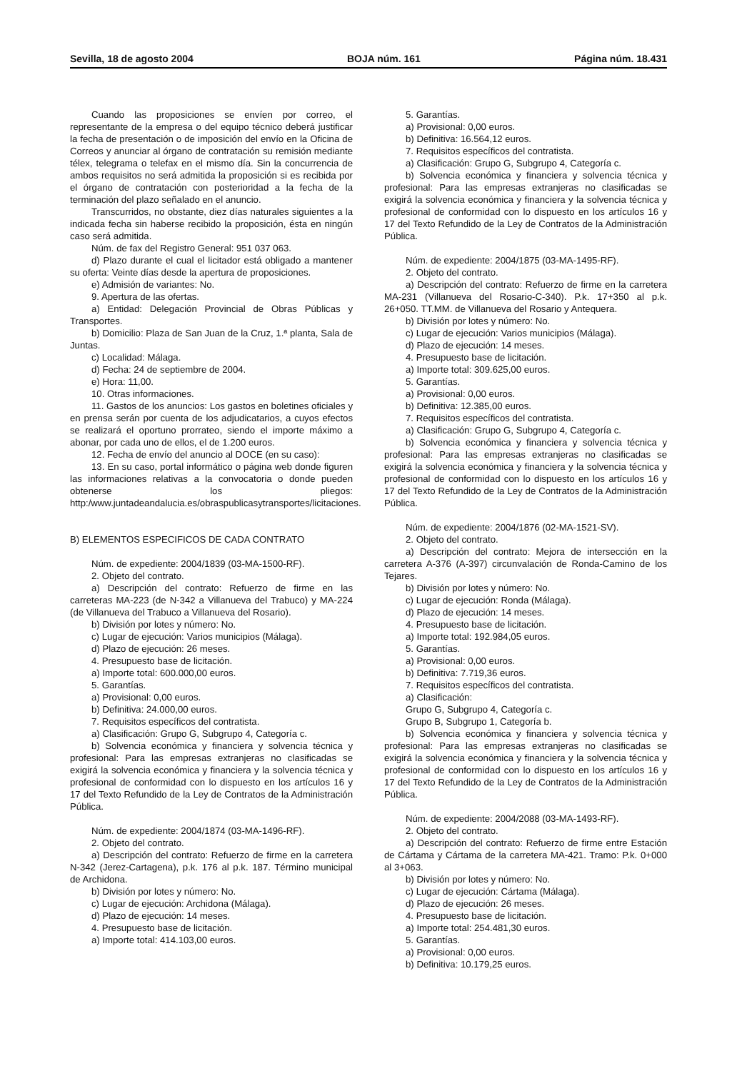Sevilla, 18 de agosto 2004 BOJA núm. 161 Página núm. 18.431
Cuando las proposiciones se envíen por correo, el representante de la empresa o del equipo técnico deberá justificar la fecha de presentación o de imposición del envío en la Oficina de Correos y anunciar al órgano de contratación su remisión mediante télex, telegrama o telefax en el mismo día. Sin la concurrencia de ambos requisitos no será admitida la proposición si es recibida por el órgano de contratación con posterioridad a la fecha de la terminación del plazo señalado en el anuncio.
Transcurridos, no obstante, diez días naturales siguientes a la indicada fecha sin haberse recibido la proposición, ésta en ningún caso será admitida.
Núm. de fax del Registro General: 951 037 063.
d) Plazo durante el cual el licitador está obligado a mantener su oferta: Veinte días desde la apertura de proposiciones.
e) Admisión de variantes: No.
9. Apertura de las ofertas.
a) Entidad: Delegación Provincial de Obras Públicas y Transportes.
b) Domicilio: Plaza de San Juan de la Cruz, 1.ª planta, Sala de Juntas.
c) Localidad: Málaga.
d) Fecha: 24 de septiembre de 2004.
e) Hora: 11,00.
10. Otras informaciones.
11. Gastos de los anuncios: Los gastos en boletines oficiales y en prensa serán por cuenta de los adjudicatarios, a cuyos efectos se realizará el oportuno prorrateo, siendo el importe máximo a abonar, por cada uno de ellos, el de 1.200 euros.
12. Fecha de envío del anuncio al DOCE (en su caso):
13. En su caso, portal informático o página web donde figuren las informaciones relativas a la convocatoria o donde pueden obtenerse los pliegos: http:/www.juntadeandalucia.es/obraspublicasytransportes/licitaciones.
B) ELEMENTOS ESPECIFICOS DE CADA CONTRATO
Núm. de expediente: 2004/1839 (03-MA-1500-RF).
2. Objeto del contrato.
a) Descripción del contrato: Refuerzo de firme en las carreteras MA-223 (de N-342 a Villanueva del Trabuco) y MA-224 (de Villanueva del Trabuco a Villanueva del Rosario).
b) División por lotes y número: No.
c) Lugar de ejecución: Varios municipios (Málaga).
d) Plazo de ejecución: 26 meses.
4. Presupuesto base de licitación.
a) Importe total: 600.000,00 euros.
5. Garantías.
a) Provisional: 0,00 euros.
b) Definitiva: 24.000,00 euros.
7. Requisitos específicos del contratista.
a) Clasificación: Grupo G, Subgrupo 4, Categoría c.
b) Solvencia económica y financiera y solvencia técnica y profesional: Para las empresas extranjeras no clasificadas se exigirá la solvencia económica y financiera y la solvencia técnica y profesional de conformidad con lo dispuesto en los artículos 16 y 17 del Texto Refundido de la Ley de Contratos de la Administración Pública.
Núm. de expediente: 2004/1874 (03-MA-1496-RF).
2. Objeto del contrato.
a) Descripción del contrato: Refuerzo de firme en la carretera N-342 (Jerez-Cartagena), p.k. 176 al p.k. 187. Término municipal de Archidona.
b) División por lotes y número: No.
c) Lugar de ejecución: Archidona (Málaga).
d) Plazo de ejecución: 14 meses.
4. Presupuesto base de licitación.
a) Importe total: 414.103,00 euros.
5. Garantías.
a) Provisional: 0,00 euros.
b) Definitiva: 16.564,12 euros.
7. Requisitos específicos del contratista.
a) Clasificación: Grupo G, Subgrupo 4, Categoría c.
b) Solvencia económica y financiera y solvencia técnica y profesional: Para las empresas extranjeras no clasificadas se exigirá la solvencia económica y financiera y la solvencia técnica y profesional de conformidad con lo dispuesto en los artículos 16 y 17 del Texto Refundido de la Ley de Contratos de la Administración Pública.
Núm. de expediente: 2004/1875 (03-MA-1495-RF).
2. Objeto del contrato.
a) Descripción del contrato: Refuerzo de firme en la carretera MA-231 (Villanueva del Rosario-C-340). P.k. 17+350 al p.k. 26+050. TT.MM. de Villanueva del Rosario y Antequera.
b) División por lotes y número: No.
c) Lugar de ejecución: Varios municipios (Málaga).
d) Plazo de ejecución: 14 meses.
4. Presupuesto base de licitación.
a) Importe total: 309.625,00 euros.
5. Garantías.
a) Provisional: 0,00 euros.
b) Definitiva: 12.385,00 euros.
7. Requisitos específicos del contratista.
a) Clasificación: Grupo G, Subgrupo 4, Categoría c.
b) Solvencia económica y financiera y solvencia técnica y profesional: Para las empresas extranjeras no clasificadas se exigirá la solvencia económica y financiera y la solvencia técnica y profesional de conformidad con lo dispuesto en los artículos 16 y 17 del Texto Refundido de la Ley de Contratos de la Administración Pública.
Núm. de expediente: 2004/1876 (02-MA-1521-SV).
2. Objeto del contrato.
a) Descripción del contrato: Mejora de intersección en la carretera A-376 (A-397) circunvalación de Ronda-Camino de los Tejares.
b) División por lotes y número: No.
c) Lugar de ejecución: Ronda (Málaga).
d) Plazo de ejecución: 14 meses.
4. Presupuesto base de licitación.
a) Importe total: 192.984,05 euros.
5. Garantías.
a) Provisional: 0,00 euros.
b) Definitiva: 7.719,36 euros.
7. Requisitos específicos del contratista.
a) Clasificación:
Grupo G, Subgrupo 4, Categoría c.
Grupo B, Subgrupo 1, Categoría b.
b) Solvencia económica y financiera y solvencia técnica y profesional: Para las empresas extranjeras no clasificadas se exigirá la solvencia económica y financiera y la solvencia técnica y profesional de conformidad con lo dispuesto en los artículos 16 y 17 del Texto Refundido de la Ley de Contratos de la Administración Pública.
Núm. de expediente: 2004/2088 (03-MA-1493-RF).
2. Objeto del contrato.
a) Descripción del contrato: Refuerzo de firme entre Estación de Cártama y Cártama de la carretera MA-421. Tramo: P.k. 0+000 al 3+063.
b) División por lotes y número: No.
c) Lugar de ejecución: Cártama (Málaga).
d) Plazo de ejecución: 26 meses.
4. Presupuesto base de licitación.
a) Importe total: 254.481,30 euros.
5. Garantías.
a) Provisional: 0,00 euros.
b) Definitiva: 10.179,25 euros.